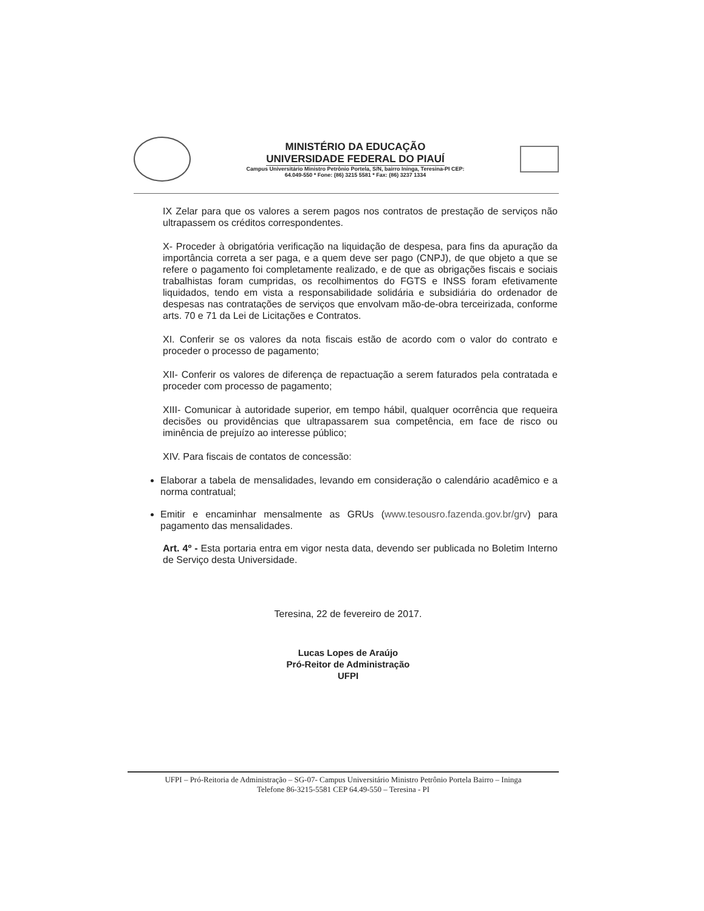MINISTÉRIO DA EDUCAÇÃO
UNIVERSIDADE FEDERAL DO PIAUÍ
Campus Universitário Ministro Petrônio Portela, S/N, bairro Ininga, Teresina-PI CEP:
64.049-550 * Fone: (86) 3215 5581 * Fax: (86) 3237 1334
IX Zelar para que os valores a serem pagos nos contratos de prestação de serviços não ultrapassem os créditos correspondentes.
X- Proceder à obrigatória verificação na liquidação de despesa, para fins da apuração da importância correta a ser paga, e a quem deve ser pago (CNPJ), de que objeto a que se refere o pagamento foi completamente realizado, e de que as obrigações fiscais e sociais trabalhistas foram cumpridas, os recolhimentos do FGTS e INSS foram efetivamente liquidados, tendo em vista a responsabilidade solidária e subsidiária do ordenador de despesas nas contratações de serviços que envolvam mão-de-obra terceirizada, conforme arts. 70 e 71 da Lei de Licitações e Contratos.
XI. Conferir se os valores da nota fiscais estão de acordo com o valor do contrato e proceder o processo de pagamento;
XII- Conferir os valores de diferença de repactuação a serem faturados pela contratada e proceder com processo de pagamento;
XIII- Comunicar à autoridade superior, em tempo hábil, qualquer ocorrência que requeira decisões ou providências que ultrapassarem sua competência, em face de risco ou iminência de prejuízo ao interesse público;
XIV. Para fiscais de contatos de concessão:
Elaborar a tabela de mensalidades, levando em consideração o calendário acadêmico e a norma contratual;
Emitir e encaminhar mensalmente as GRUs (www.tesousro.fazenda.gov.br/grv) para pagamento das mensalidades.
Art. 4º - Esta portaria entra em vigor nesta data, devendo ser publicada no Boletim Interno de Serviço desta Universidade.
Teresina, 22 de fevereiro de 2017.
Lucas Lopes de Araújo
Pró-Reitor de Administração
UFPI
UFPI – Pró-Reitoria de Administração – SG-07- Campus Universitário Ministro Petrônio Portela Bairro – Ininga
Telefone 86-3215-5581 CEP 64.49-550 – Teresina - PI